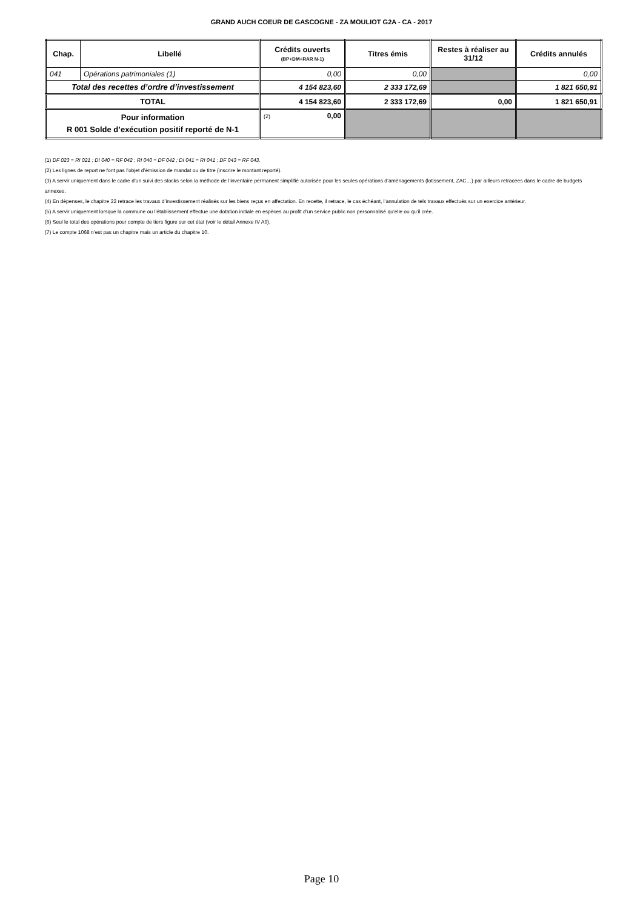GRAND AUCH COEUR DE GASCOGNE - ZA MOULIOT G2A - CA - 2017
| Chap. | Libellé | Crédits ouverts (BP+DM+RAR N-1) | Titres émis | Restes à réaliser au 31/12 | Crédits annulés |
| --- | --- | --- | --- | --- | --- |
| 041 | Opérations patrimoniales (1) | 0,00 | 0,00 | | 0,00 |
| Total des recettes d’ordre d’investissement | | 4 154 823,60 | 2 333 172,69 | | 1 821 650,91 |
| TOTAL | | 4 154 823,60 | 2 333 172,69 | 0,00 | 1 821 650,91 |
| Pour information R 001 Solde d’exécution positif reporté de N-1 | | (2) 0,00 | | | |
(1) DF 023 = RI 021 ; DI 040 = RF 042 ; RI 040 = DF 042 ; DI 041 = RI 041 ; DF 043 = RF 043.
(2) Les lignes de report ne font pas l’objet d’émission de mandat ou de titre (inscrire le montant reporté).
(3) A servir uniquement dans le cadre d’un suivi des stocks selon la méthode de l’inventaire permanent simplifié autorisée pour les seules opérations d’aménagements (lotissement, ZAC…) par ailleurs retracées dans le cadre de budgets annexes.
(4) En dépenses, le chapitre 22 retrace les travaux d’investissement réalisés sur les biens reçus en affectation. En recette, il retrace, le cas échéant, l’annulation de tels travaux effectués sur un exercice antérieur.
(5) A servir uniquement lorsque la commune ou l’établissement effectue une dotation initiale en espèces au profit d’un service public non personnalisé qu’elle ou qu’il crée.
(6) Seul le total des opérations pour compte de tiers figure sur cet état (voir le détail Annexe IV A9).
(7) Le compte 1068 n’est pas un chapitre mais un article du chapitre 10.
Page 10